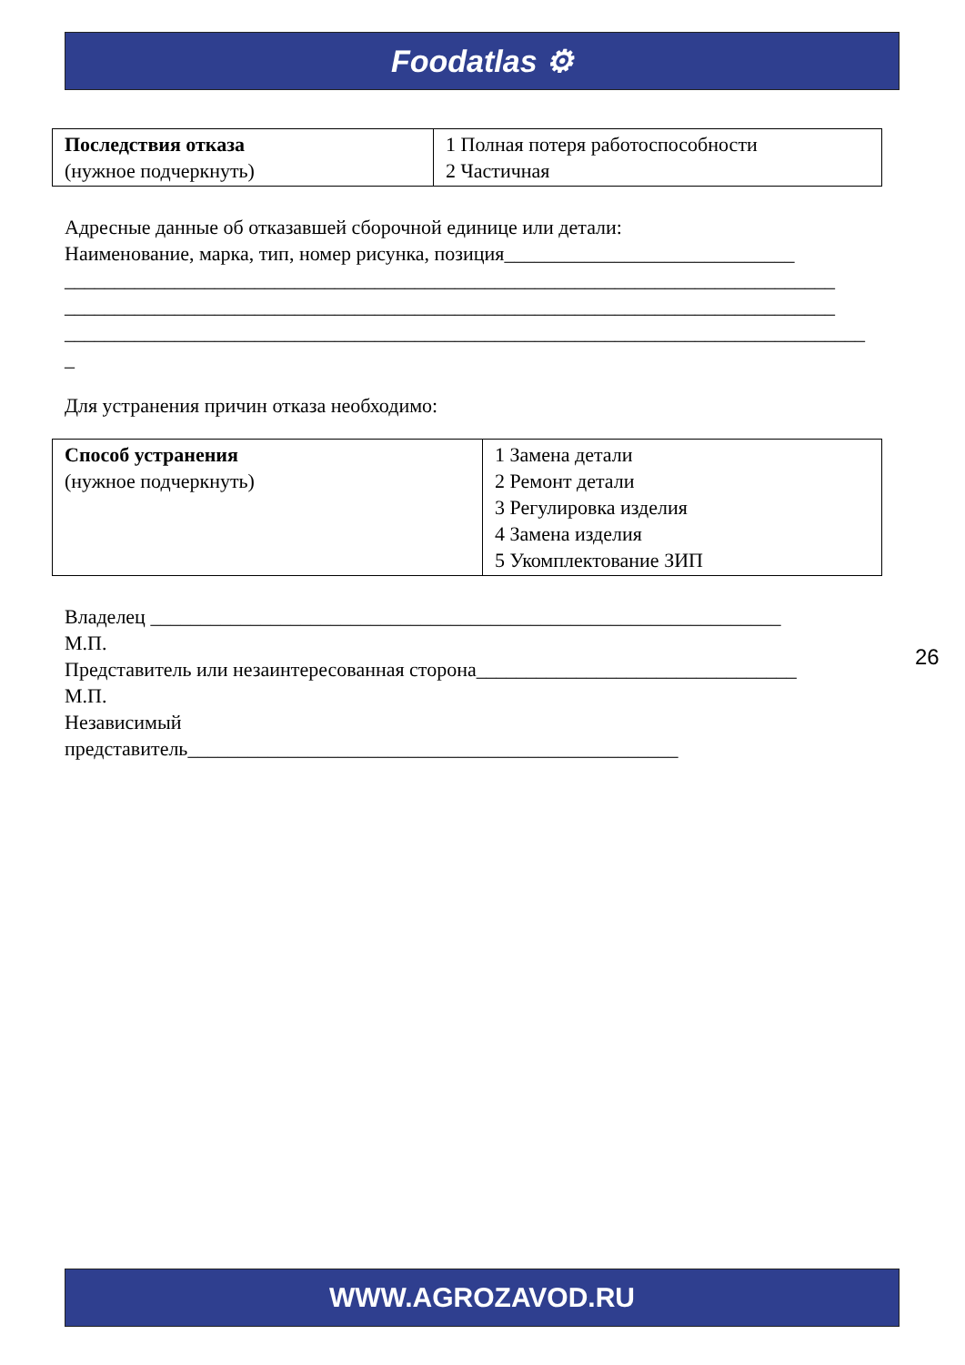Foodatlas ⚙
| Последствия отказа (нужное подчеркнуть) | 1 Полная потеря работоспособности 2 Частичная |
Адресные данные об отказавшей сборочной единице или детали:
Наименование, марка, тип, номер рисунка, позиция_____________________________
_____________________________________________________________________________
_____________________________________________________________________________
________________________________________________________________________________
_
Для устранения причин отказа необходимо:
| Способ устранения (нужное подчеркнуть) | 1 Замена детали 2 Ремонт детали 3 Регулировка изделия 4 Замена изделия 5 Укомплектование ЗИП |
Владелец _______________________________________________________________
М.П.
Представитель или незаинтересованная сторона________________________________
М.П.
Независимый
представитель_________________________________________________
26
WWW.AGROZAVOD.RU